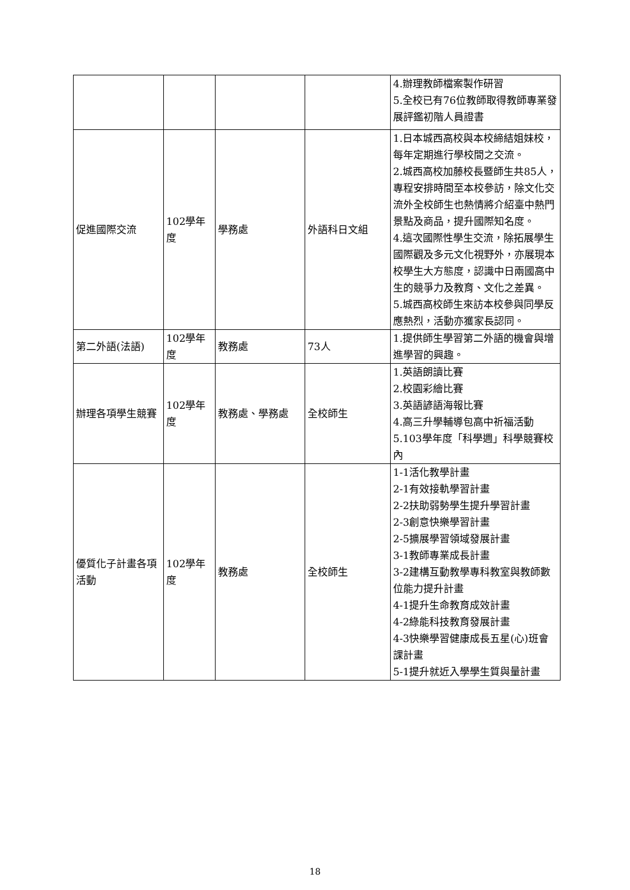| | | | | 4.辦理教師檔案製作研習 5.全校已有76位教師取得教師專業發展評鑑初階人員證書 |
| 促進國際交流 | 102學年度 | 學務處 | 外語科日文組 | 1.日本城西高校與本校締結姐妹校，每年定期進行學校間之交流。 2.城西高校加藤校長暨師生共85人，專程安排時間至本校參訪，除文化交流外全校師生也熱情將介紹臺中熱門景點及商品，提升國際知名度。 4.這次國際性學生交流，除拓展學生國際觀及多元文化視野外，亦展現本校學生大方態度，認識中日兩國高中生的競爭力及教育、文化之差異。 5.城西高校師生來訪本校參與同學反應熱烈，活動亦獲家長認同。 |
| 第二外語(法語) | 102學年度 | 教務處 | 73人 | 1.提供師生學習第二外語的機會與增進學習的興趣。 |
| 辦理各項學生競賽 | 102學年度 | 教務處、學務處 | 全校師生 | 1.英語朗讀比賽 2.校園彩繪比賽 3.英語諺語海報比賽 4.高三升學輔導包高中祈福活動 5.103學年度「科學週」科學競賽校內 |
| 優質化子計畫各項活動 | 102學年度 | 教務處 | 全校師生 | 1-1活化教學計畫 2-1有效接軌學習計畫 2-2扶助弱勢學生提升學習計畫 2-3創意快樂學習計畫 2-5擴展學習領域發展計畫 3-1教師專業成長計畫 3-2建構互動教學專科教室與教師數位能力提升計畫 4-1提升生命教育成效計畫 4-2綠能科技教育發展計畫 4-3快樂學習健康成長五星(心)班會課計畫 5-1提升就近入學學生質與量計畫 |
18